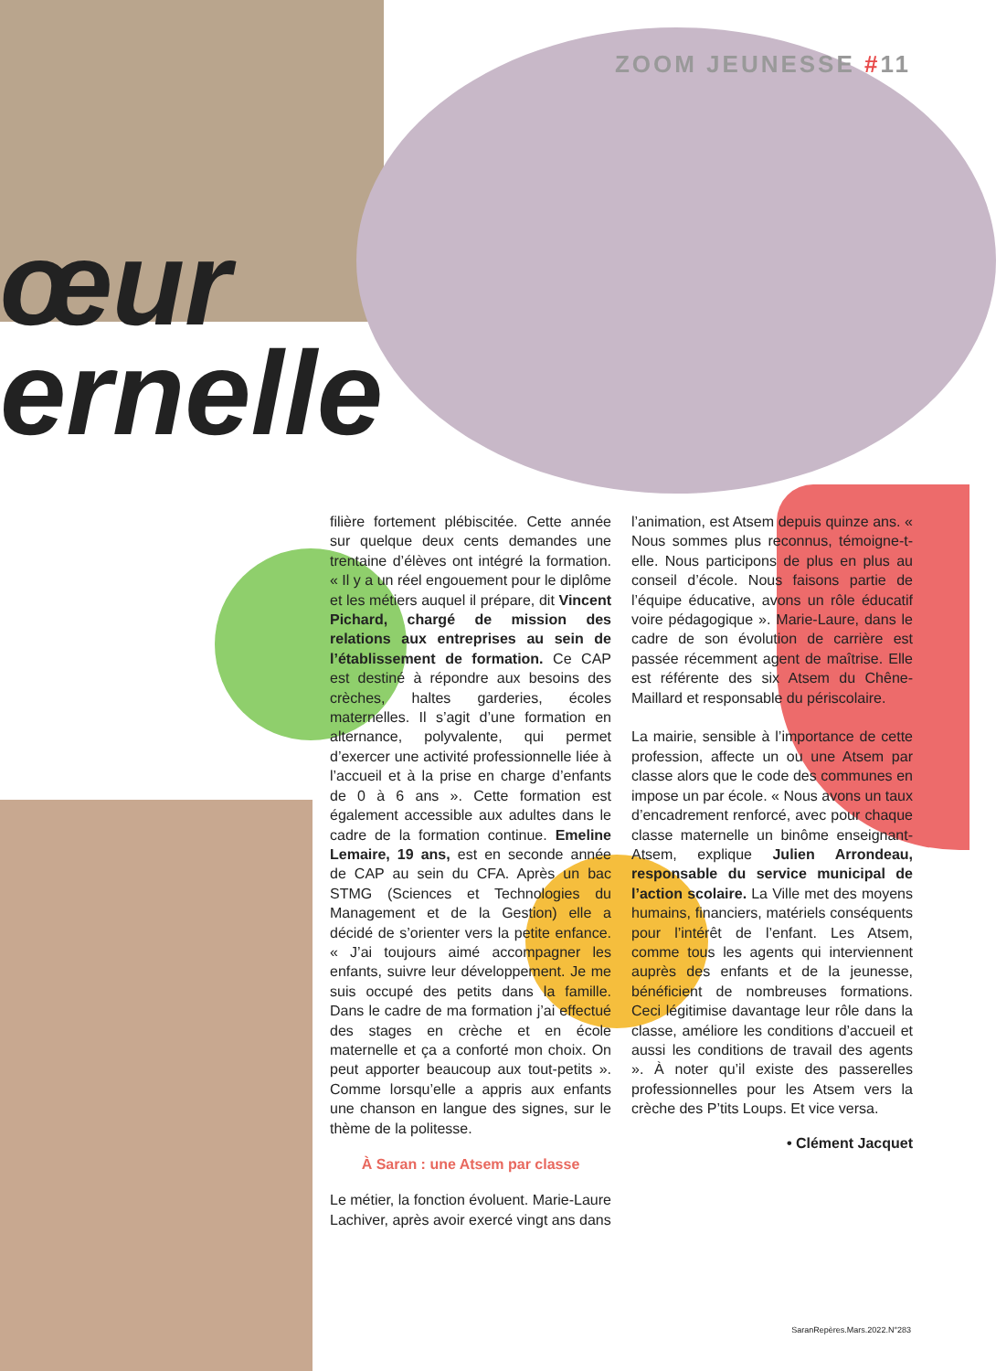ZOOM JEUNESSE #11
œur
ernelle
filière fortement plébiscitée. Cette année sur quelque deux cents demandes une trentaine d’élèves ont intégré la formation. « Il y a un réel engouement pour le diplôme et les métiers auquel il prépare, dit Vincent Pichard, chargé de mission des relations aux entreprises au sein de l’établissement de formation. Ce CAP est destiné à répondre aux besoins des crèches, haltes garderies, écoles maternelles. Il s’agit d’une formation en alternance, polyvalente, qui permet d’exercer une activité professionnelle liée à l’accueil et à la prise en charge d’enfants de 0 à 6 ans ». Cette formation est également accessible aux adultes dans le cadre de la formation continue. Emeline Lemaire, 19 ans, est en seconde année de CAP au sein du CFA. Après un bac STMG (Sciences et Technologies du Management et de la Gestion) elle a décidé de s’orienter vers la petite enfance. « J’ai toujours aimé accompagner les enfants, suivre leur développement. Je me suis occupé des petits dans la famille. Dans le cadre de ma formation j’ai effectué des stages en crèche et en école maternelle et ça a conforté mon choix. On peut apporter beaucoup aux tout-petits ». Comme lorsqu’elle a appris aux enfants une chanson en langue des signes, sur le thème de la politesse.
À Saran : une Atsem par classe
Le métier, la fonction évoluent. Marie-Laure Lachiver, après avoir exercé vingt ans dans
l’animation, est Atsem depuis quinze ans. « Nous sommes plus reconnus, témoigne-t-elle. Nous participons de plus en plus au conseil d’école. Nous faisons partie de l’équipe éducative, avons un rôle éducatif voire pédagogique ». Marie-Laure, dans le cadre de son évolution de carrière est passée récemment agent de maîtrise. Elle est référente des six Atsem du Chêne-Maillard et responsable du périscolaire.
La mairie, sensible à l’importance de cette profession, affecte un ou une Atsem par classe alors que le code des communes en impose un par école. « Nous avons un taux d’encadrement renforcé, avec pour chaque classe maternelle un binôme enseignant-Atsem, explique Julien Arrondeau, responsable du service municipal de l’action scolaire. La Ville met des moyens humains, financiers, matériels conséquents pour l’intérêt de l’enfant. Les Atsem, comme tous les agents qui interviennent auprès des enfants et de la jeunesse, bénéficient de nombreuses formations. Ceci légitimise davantage leur rôle dans la classe, améliore les conditions d’accueil et aussi les conditions de travail des agents ». À noter qu’il existe des passerelles professionnelles pour les Atsem vers la crèche des P’tits Loups. Et vice versa.
• Clément Jacquet
SaranRepères.Mars.2022.N°283